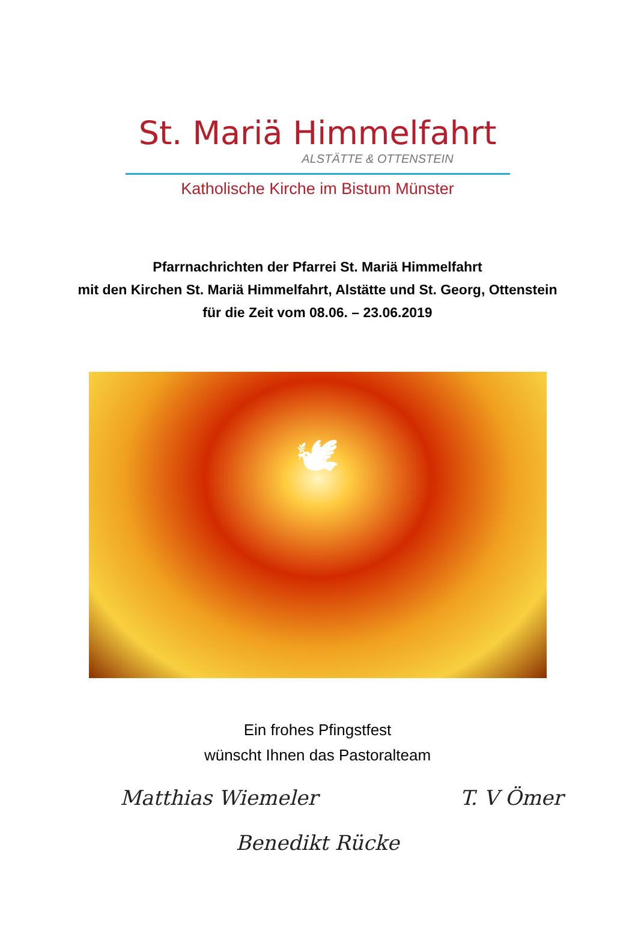St. Mariä Himmelfahrt
ALSTÄTTE & OTTENSTEIN
Katholische Kirche im Bistum Münster
Pfarrnachrichten der Pfarrei St. Mariä Himmelfahrt
mit den Kirchen St. Mariä Himmelfahrt, Alstätte und St. Georg, Ottenstein
für die Zeit vom 08.06. – 23.06.2019
🕊
Ein frohes Pfingstfest
wünscht Ihnen das Pastoralteam
Matthias Wiemeler T. V Ömer
Benedikt Rücke